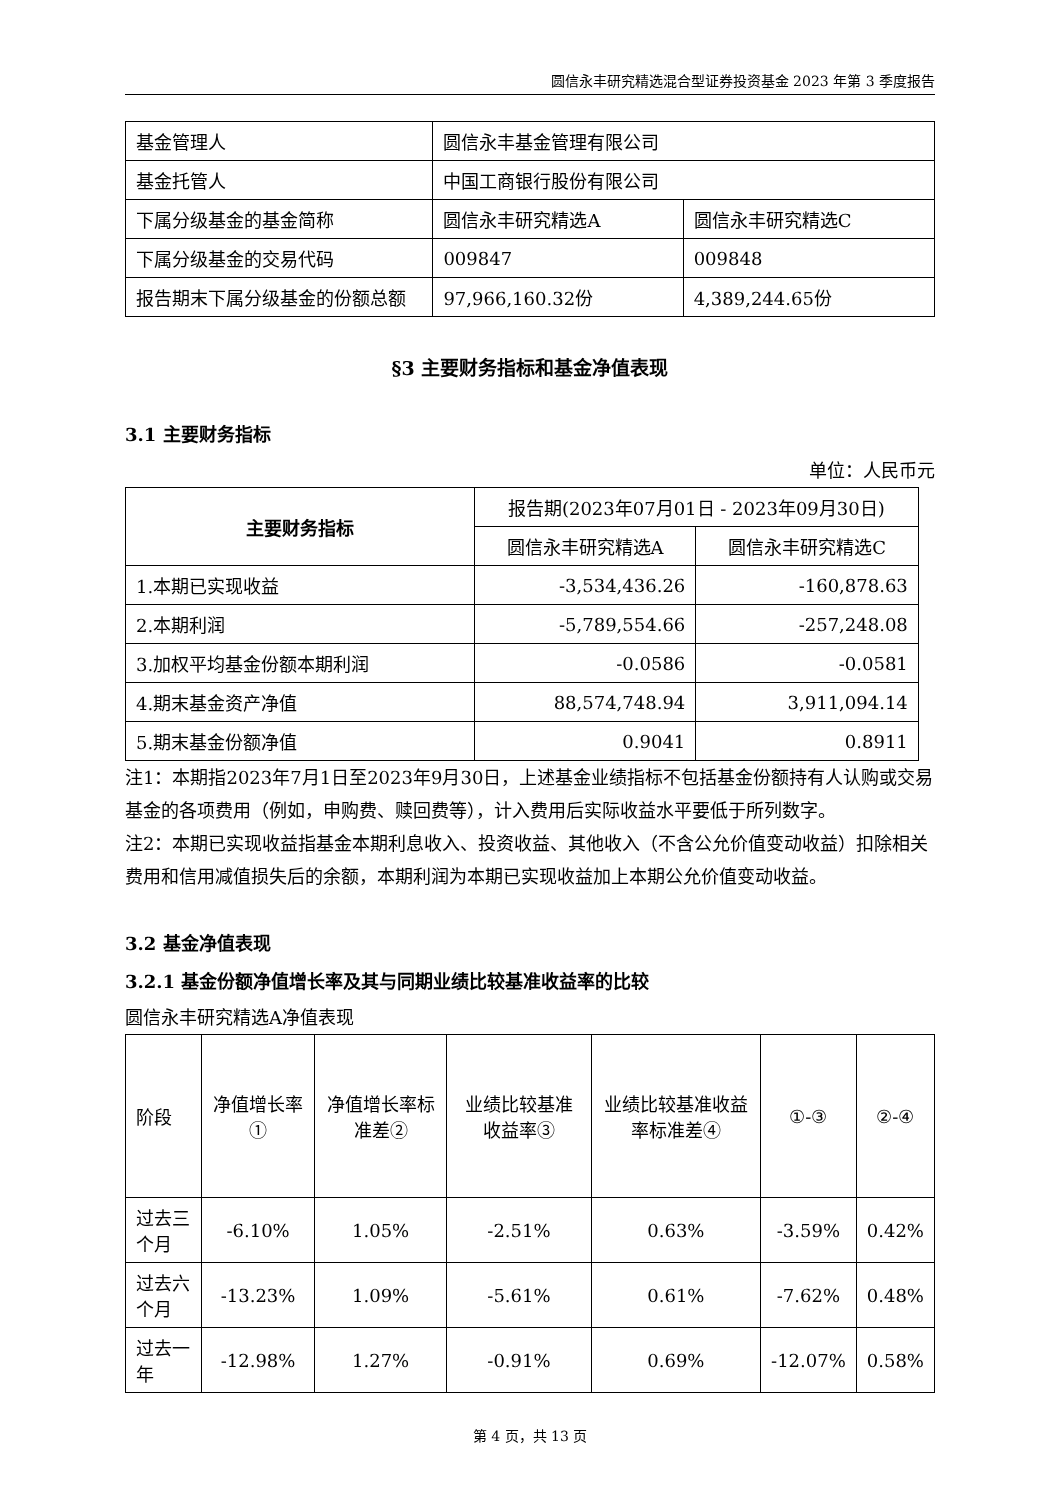圆信永丰研究精选混合型证券投资基金 2023 年第 3 季度报告
| 基金管理人 | 圆信永丰基金管理有限公司 | |
| 基金托管人 | 中国工商银行股份有限公司 | |
| 下属分级基金的基金简称 | 圆信永丰研究精选A | 圆信永丰研究精选C |
| 下属分级基金的交易代码 | 009847 | 009848 |
| 报告期末下属分级基金的份额总额 | 97,966,160.32份 | 4,389,244.65份 |
§3 主要财务指标和基金净值表现
3.1 主要财务指标
单位：人民币元
| 主要财务指标 | 报告期(2023年07月01日 - 2023年09月30日) | |
| --- | --- | --- |
| | 圆信永丰研究精选A | 圆信永丰研究精选C |
| 1.本期已实现收益 | -3,534,436.26 | -160,878.63 |
| 2.本期利润 | -5,789,554.66 | -257,248.08 |
| 3.加权平均基金份额本期利润 | -0.0586 | -0.0581 |
| 4.期末基金资产净值 | 88,574,748.94 | 3,911,094.14 |
| 5.期末基金份额净值 | 0.9041 | 0.8911 |
注1：本期指2023年7月1日至2023年9月30日，上述基金业绩指标不包括基金份额持有人认购或交易基金的各项费用（例如，申购费、赎回费等），计入费用后实际收益水平要低于所列数字。
注2：本期已实现收益指基金本期利息收入、投资收益、其他收入（不含公允价值变动收益）扣除相关费用和信用减值损失后的余额，本期利润为本期已实现收益加上本期公允价值变动收益。
3.2 基金净值表现
3.2.1 基金份额净值增长率及其与同期业绩比较基准收益率的比较
圆信永丰研究精选A净值表现
| 阶段 | 净值增长率① | 净值增长率标准差② | 业绩比较基准收益率③ | 业绩比较基准收益率标准差④ | ①-③ | ②-④ |
| 过去三个月 | -6.10% | 1.05% | -2.51% | 0.63% | -3.59% | 0.42% |
| 过去六个月 | -13.23% | 1.09% | -5.61% | 0.61% | -7.62% | 0.48% |
| 过去一年 | -12.98% | 1.27% | -0.91% | 0.69% | -12.07% | 0.58% |
第 4 页，共 13 页